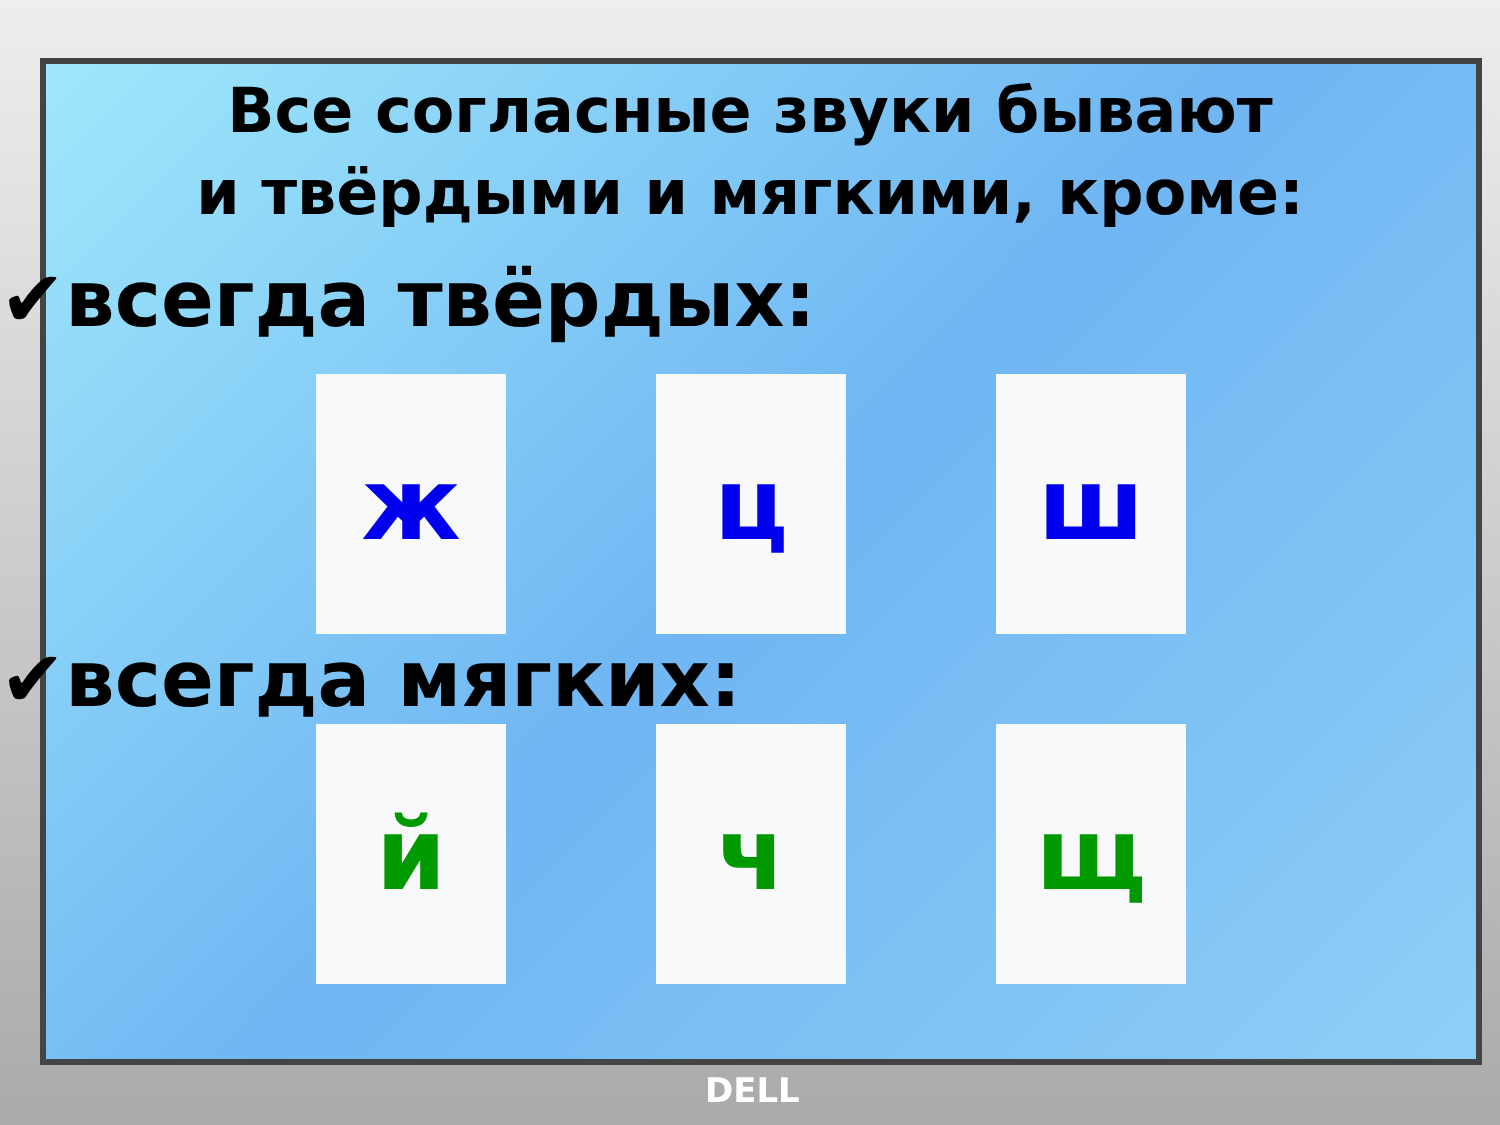Все согласные звуки бывают
и твёрдыми и мягкими, кроме:
✔всегда твёрдых:
ж ц ш
✔всегда мягких:
й ч щ
DELL